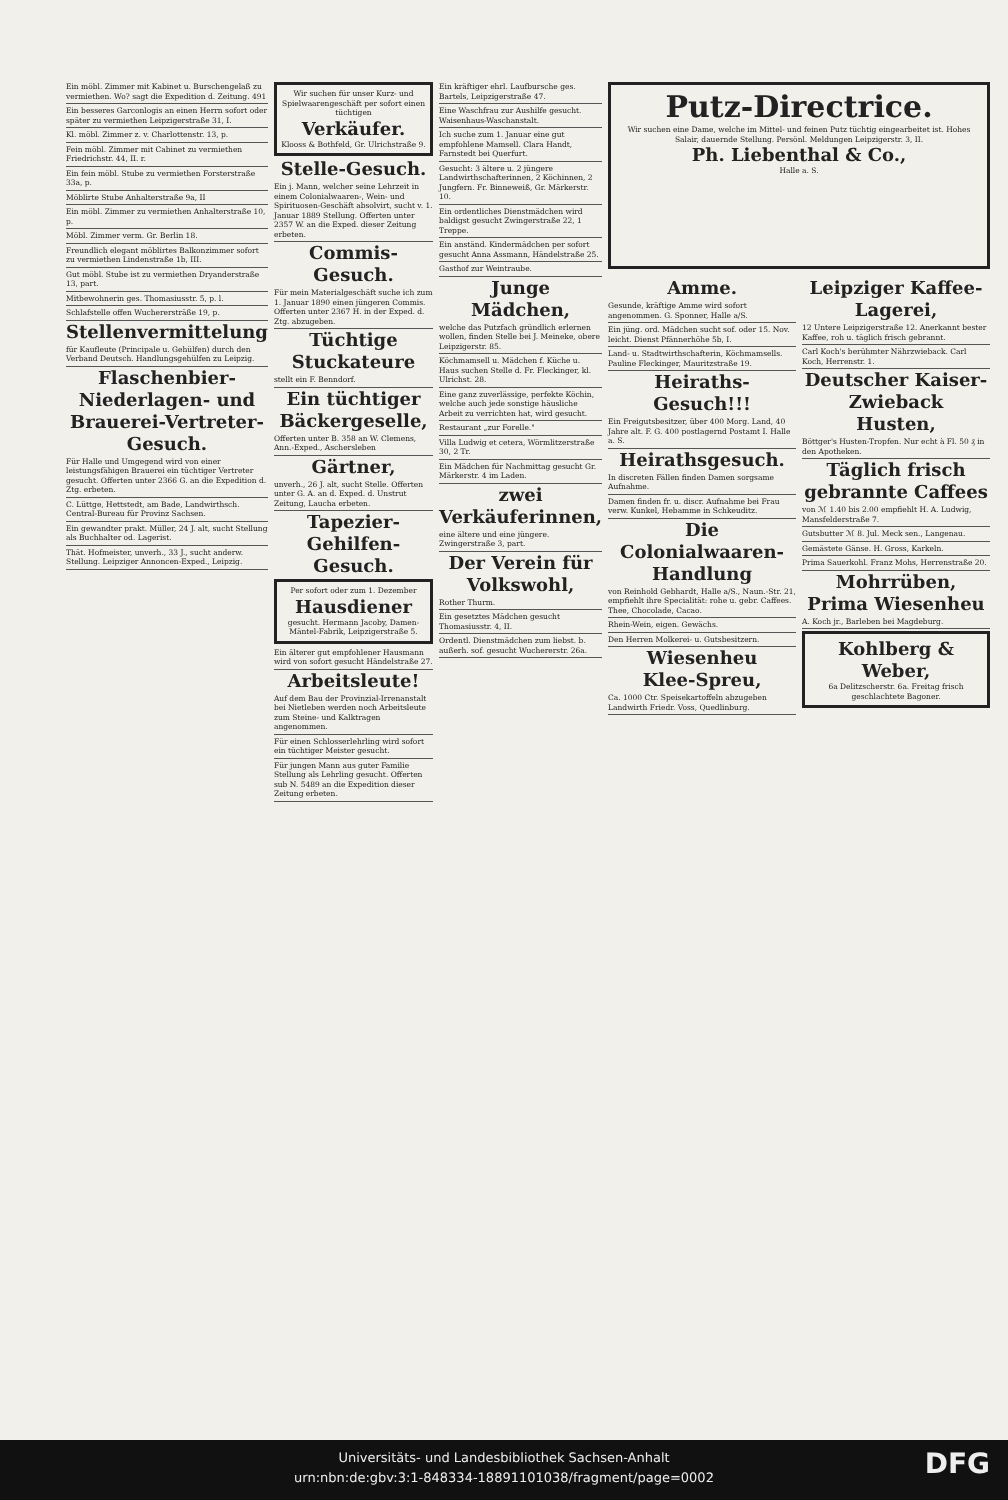Ein möbl. Zimmer mit Kabinet u. Burschengelaß zu vermiethen. Wo? sagt die Expedition d. Zeitung. 491
Ein besseres Garconlogis an einen Herrn sofort oder später zu vermiethen Leipzigerstraße 31, I.
Kl. möbl. Zimmer z. v. Charlottenstr. 13, p.
Fein möbl. Zimmer mit Cabinet zu vermiethen Friedrichstr. 44, II. r.
Ein fein möbl. Stube zu vermiethen Forsterstraße 33a, p.
Möblirte Stube Anhalterstraße 9a, II
Ein möbl. Zimmer zu vermiethen Anhalterstraße 10, p.
Möbl. Zimmer verm. Gr. Berlin 18.
Freundlich elegant möblirtes Balkonzimmer sofort zu vermiethen Lindenstraße 1b, III.
Gut möbl. Stube ist zu vermiethen Dryanderstraße 13, part.
Mitbewohnerin ges. Thomasiusstr. 5, p. l.
Schlafstelle offen Wucherersträße 19, p.
Stellenvermittelung
für Kaufleute (Principale u. Gehülfen) durch den Verband Deutsch. Handlungsgehülfen zu Leipzig.
Flaschenbier-Niederlagen- und Brauerei-Vertreter-Gesuch.
Für Halle und Umgegend wird von einer leistungsfähigen Brauerei ein tüchtiger Vertreter gesucht. Offerten unter 2366 G. an die Expedition d. Ztg. erbeten.
C. Lüttge, Hettstedt, am Bade, Landwirthsch. Central-Bureau für Provinz Sachsen.
Ein gewandter prakt. Müller, 24 J. alt, sucht Stellung als Buchhalter od. Lagerist.
Thät. Hofmeister, unverh., 33 J., sucht anderw. Stellung. Leipziger Annoncen-Exped., Leipzig.
Wir suchen für unser Kurz- und Spielwaarengeschäft per sofort einen tüchtigen
Verkäufer.
Klooss & Bothfeld, Gr. Ulrichstraße 9.
Stelle-Gesuch.
Ein j. Mann, welcher seine Lehrzeit in einem Colonialwaaren-, Wein- und Spirituosen-Geschäft absolvirt, sucht v. 1. Januar 1889 Stellung. Offerten unter 2357 W. an die Exped. dieser Zeitung erbeten.
Commis-Gesuch.
Für mein Materialgeschäft suche ich zum 1. Januar 1890 einen jüngeren Commis. Offerten unter 2367 H. in der Exped. d. Ztg. abzugeben.
Tüchtige Stuckateure
stellt ein F. Benndorf.
Ein tüchtiger Bäckergeselle,
Offerten unter B. 358 an W. Clemens, Ann.-Exped., Aschersleben
Gärtner,
unverh., 26 J. alt, sucht Stelle. Offerten unter G. A. an d. Exped. d. Unstrut Zeitung, Laucha erbeten.
Tapezier-Gehilfen-Gesuch.
Per sofort oder zum 1. Dezember
Hausdiener
gesucht. Hermann Jacoby, Damen-Mäntel-Fabrik, Leipzigerstraße 5.
Ein älterer gut empfohlener Hausmann wird von sofort gesucht Händelstraße 27.
Arbeitsleute!
Auf dem Bau der Provinzial-Irrenanstalt bei Nietleben werden noch Arbeitsleute zum Steine- und Kalktragen angenommen.
Für einen Schlosserlehrling wird sofort ein tüchtiger Meister gesucht.
Für jungen Mann aus guter Familie Stellung als Lehrling gesucht. Offerten sub N. 5489 an die Expedition dieser Zeitung erbeten.
Ein kräftiger ehrl. Laufbursche ges. Bartels, Leipzigerstraße 47.
Eine Waschfrau zur Aushilfe gesucht. Waisenhaus-Waschanstalt.
Ich suche zum 1. Januar eine gut empfohlene Mamsell. Clara Handt, Farnstedt bei Querfurt.
Gesucht: 3 ältere u. 2 jüngere Landwirthschafterinnen, 2 Köchinnen, 2 Jungfern. Fr. Binneweiß, Gr. Märkerstr. 10.
Ein ordentliches Dienstmädchen wird baldigst gesucht Zwingerstraße 22, 1 Treppe.
Ein anständ. Kindermädchen per sofort gesucht Anna Assmann, Händelstraße 25.
Gasthof zur Weintraube.
Junge Mädchen,
welche das Putzfach gründlich erlernen wollen, finden Stelle bei J. Meineke, obere Leipzigerstr. 85.
Köchmamsell u. Mädchen f. Küche u. Haus suchen Stelle d. Fr. Fleckinger, kl. Ulrichst. 28.
Eine ganz zuverlässige, perfekte Köchin, welche auch jede sonstige häusliche Arbeit zu verrichten hat, wird gesucht.
Restaurant „zur Forelle."
Villa Ludwig et cetera, Wörmlitzerstraße 30, 2 Tr.
Ein Mädchen für Nachmittag gesucht Gr. Märkerstr. 4 im Laden.
zwei Verkäuferinnen,
eine ältere und eine jüngere. Zwingerstraße 3, part.
Der Verein für Volkswohl,
Rother Thurm.
Ein gesetztes Mädchen gesucht Thomasiusstr. 4, II.
Ordentl. Dienstmädchen zum liebst. b. außerh. sof. gesucht Wuchererstr. 26a.
Putz-Directrice.
Wir suchen eine Dame, welche im Mittel- und feinen Putz tüchtig eingearbeitet ist. Hohes Salair, dauernde Stellung. Persönl. Meldungen Leipzigerstr. 3, II.
Ph. Liebenthal & Co.,
Halle a. S.
Amme.
Gesunde, kräftige Amme wird sofort angenommen. G. Sponner, Halle a/S.
Ein jüng. ord. Mädchen sucht sof. oder 15. Nov. leicht. Dienst Pfännerhöhe 5b, I.
Land- u. Stadtwirthschafterin, Köchmamsells. Pauline Fleckinger, Mauritzstraße 19.
Heiraths-Gesuch!!!
Ein Freigutsbesitzer, über 400 Morg. Land, 40 Jahre alt. F. G. 400 postlagernd Postamt I. Halle a. S.
Heirathsgesuch.
In discreten Fällen finden Damen sorgsame Aufnahme.
Damen finden fr. u. discr. Aufnahme bei Frau verw. Kunkel, Hebamme in Schkeuditz.
Die Colonialwaaren-Handlung
von Reinhold Gebhardt, Halle a/S., Naun.-Str. 21, empfiehlt ihre Specialität: rohe u. gebr. Caffees. Thee, Chocolade, Cacao.
Rhein-Wein, eigen. Gewächs.
Den Herren Molkerei- u. Gutsbesitzern.
Wiesenheu
Klee-Spreu,
Ca. 1000 Ctr. Speisekartoffeln abzugeben Landwirth Friedr. Voss, Quedlinburg.
Leipziger Kaffee-Lagerei,
12 Untere Leipzigerstraße 12. Anerkannt bester Kaffee, roh u. täglich frisch gebrannt.
Carl Koch's berühmter Nährzwieback. Carl Koch, Herrenstr. 1.
Deutscher Kaiser-Zwieback
Husten,
Böttger's Husten-Tropfen. Nur echt à Fl. 50 ₰ in den Apotheken.
Täglich frisch gebrannte Caffees
von ℳ 1.40 bis 2.00 empfiehlt H. A. Ludwig, Mansfelderstraße 7.
Gutsbutter ℳ 8. Jul. Meck sen., Langenau.
Gemästete Gänse. H. Gross, Karkeln.
Prima Sauerkohl. Franz Mohs, Herrenstraße 20.
Mohrrüben,
Prima Wiesenheu
A. Koch jr., Barleben bei Magdeburg.
Kohlberg & Weber,
6a Delitzscherstr. 6a. Freitag frisch geschlachtete Bagoner.
Universitäts- und Landesbibliothek Sachsen-Anhalt
urn:nbn:de:gbv:3:1-848334-18891101038/fragment/page=0002
DFG